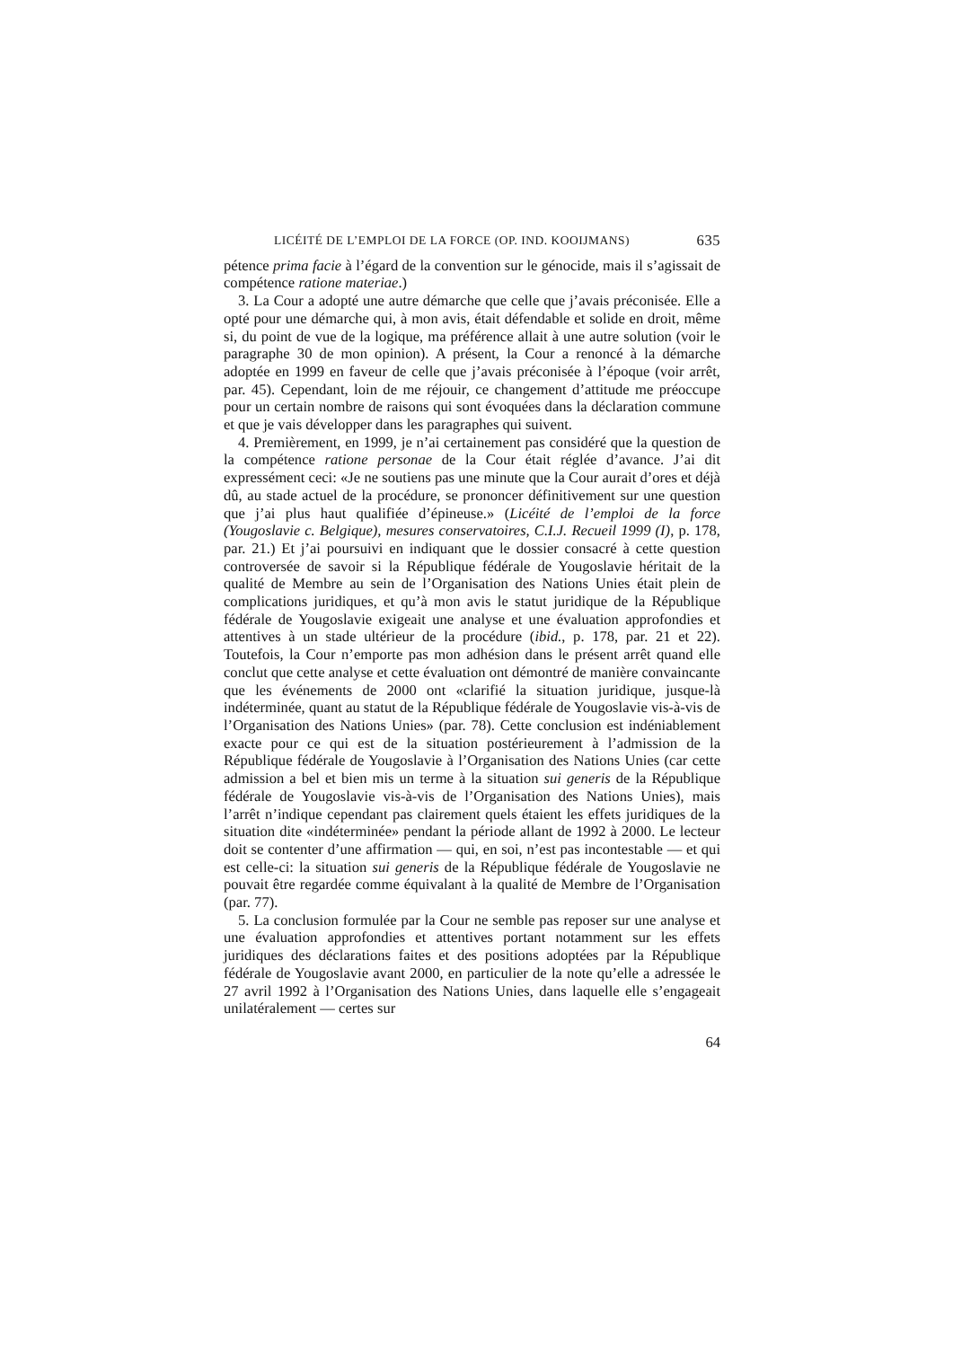LICÉITÉ DE L’EMPLOI DE LA FORCE (OP. IND. KOOIJMANS) 635
pétence prima facie à l’égard de la convention sur le génocide, mais il s’agissait de compétence ratione materiae.)
3. La Cour a adopté une autre démarche que celle que j’avais préconisée. Elle a opté pour une démarche qui, à mon avis, était défendable et solide en droit, même si, du point de vue de la logique, ma préférence allait à une autre solution (voir le paragraphe 30 de mon opinion). A présent, la Cour a renoncé à la démarche adoptée en 1999 en faveur de celle que j’avais préconisée à l’époque (voir arrêt, par. 45). Cependant, loin de me réjouir, ce changement d’attitude me préoccupe pour un certain nombre de raisons qui sont évoquées dans la déclaration commune et que je vais développer dans les paragraphes qui suivent.
4. Premièrement, en 1999, je n’ai certainement pas considéré que la question de la compétence ratione personae de la Cour était réglée d’avance. J’ai dit expressément ceci: «Je ne soutiens pas une minute que la Cour aurait d’ores et déjà dû, au stade actuel de la procédure, se prononcer définitivement sur une question que j’ai plus haut qualifiée d’épineuse.» (Licéité de l’emploi de la force (Yougoslavie c. Belgique), mesures conservatoires, C.I.J. Recueil 1999 (I), p. 178, par. 21.) Et j’ai poursuivi en indiquant que le dossier consacré à cette question controversée de savoir si la République fédérale de Yougoslavie héritait de la qualité de Membre au sein de l’Organisation des Nations Unies était plein de complications juridiques, et qu’à mon avis le statut juridique de la République fédérale de Yougoslavie exigeait une analyse et une évaluation approfondies et attentives à un stade ultérieur de la procédure (ibid., p. 178, par. 21 et 22). Toutefois, la Cour n’emporte pas mon adhésion dans le présent arrêt quand elle conclut que cette analyse et cette évaluation ont démontré de manière convaincante que les événements de 2000 ont «clarifié la situation juridique, jusque-là indéterminée, quant au statut de la République fédérale de Yougoslavie vis-à-vis de l’Organisation des Nations Unies» (par. 78). Cette conclusion est indéniablement exacte pour ce qui est de la situation postérieurement à l’admission de la République fédérale de Yougoslavie à l’Organisation des Nations Unies (car cette admission a bel et bien mis un terme à la situation sui generis de la République fédérale de Yougoslavie vis-à-vis de l’Organisation des Nations Unies), mais l’arrêt n’indique cependant pas clairement quels étaient les effets juridiques de la situation dite «indéterminée» pendant la période allant de 1992 à 2000. Le lecteur doit se contenter d’une affirmation — qui, en soi, n’est pas incontestable — et qui est celle-ci: la situation sui generis de la République fédérale de Yougoslavie ne pouvait être regardée comme équivalant à la qualité de Membre de l’Organisation (par. 77).
5. La conclusion formulée par la Cour ne semble pas reposer sur une analyse et une évaluation approfondies et attentives portant notamment sur les effets juridiques des déclarations faites et des positions adoptées par la République fédérale de Yougoslavie avant 2000, en particulier de la note qu’elle a adressée le 27 avril 1992 à l’Organisation des Nations Unies, dans laquelle elle s’engageait unilatéralement — certes sur
64